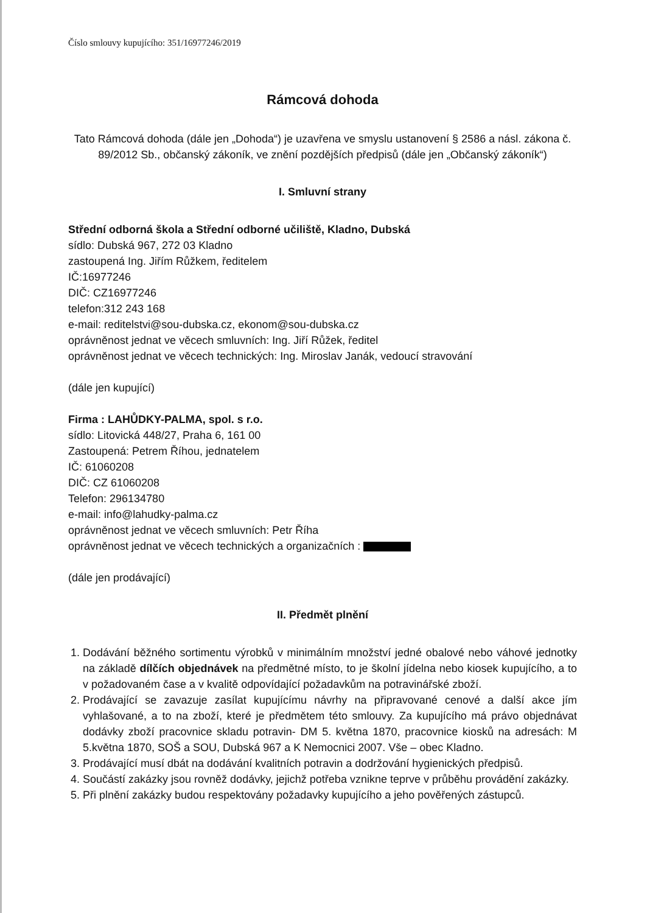Číslo smlouvy kupujícího: 351/16977246/2019
Rámcová dohoda
Tato Rámcová dohoda (dále jen „Dohoda“) je uzavřena ve smyslu ustanovení § 2586 a násl. zákona č. 89/2012 Sb., občanský zákoník, ve znění pozdějších předpisů (dále jen „Občanský zákoník“)
I. Smluvní strany
Střední odborná škola a Střední odborné učiliště, Kladno, Dubská
sídlo: Dubská 967, 272 03 Kladno
zastoupená Ing. Jiřím Růžkem, ředitelem
IČ:16977246
DIČ: CZ16977246
telefon:312 243 168
e-mail: reditelstvi@sou-dubska.cz, ekonom@sou-dubska.cz
oprávněnost jednat ve věcech smluvních: Ing. Jiří Růžek, ředitel
oprávněnost jednat ve věcech technických: Ing. Miroslav Janák, vedoucí stravování
(dále jen kupující)
Firma : LAHŮDKY-PALMA, spol. s r.o.
sídlo: Litovická 448/27, Praha 6, 161 00
Zastoupená: Petrem Říhou, jednatelem
IČ: 61060208
DIČ: CZ 61060208
Telefon: 296134780
e-mail: info@lahudky-palma.cz
oprávněnost jednat ve věcech smluvních: Petr Říha
oprávněnost jednat ve věcech technických a organizačních :
(dále jen prodávající)
II. Předmět plnění
1. Dodávání běžného sortimentu výrobků v minimálním množství jedné obalové nebo váhové jednotky na základě dílčích objednávek na předmětné místo, to je školní jídelna nebo kiosek kupujícího, a to v požadovaném čase a v kvalitě odpovídající požadavkům na potravinářské zboží.
2. Prodávající se zavazuje zasílat kupujícímu návrhy na připravované cenové a další akce jím vyhlašované, a to na zboží, které je předmětem této smlouvy. Za kupujícího má právo objednávat dodávky zboží pracovnice skladu potravin- DM 5. května 1870, pracovnice kiosků na adresách: M 5.května 1870, SOŠ a SOU, Dubská 967 a K Nemocnici 2007. Vše – obec Kladno.
3. Prodávající musí dbát na dodávání kvalitních potravin a dodržování hygienických předpisů.
4. Součástí zakázky jsou rovněž dodávky, jejichž potřeba vznikne teprve v průběhu provádění zakázky.
5. Při plnění zakázky budou respektovány požadavky kupujícího a jeho pověřených zástupců.